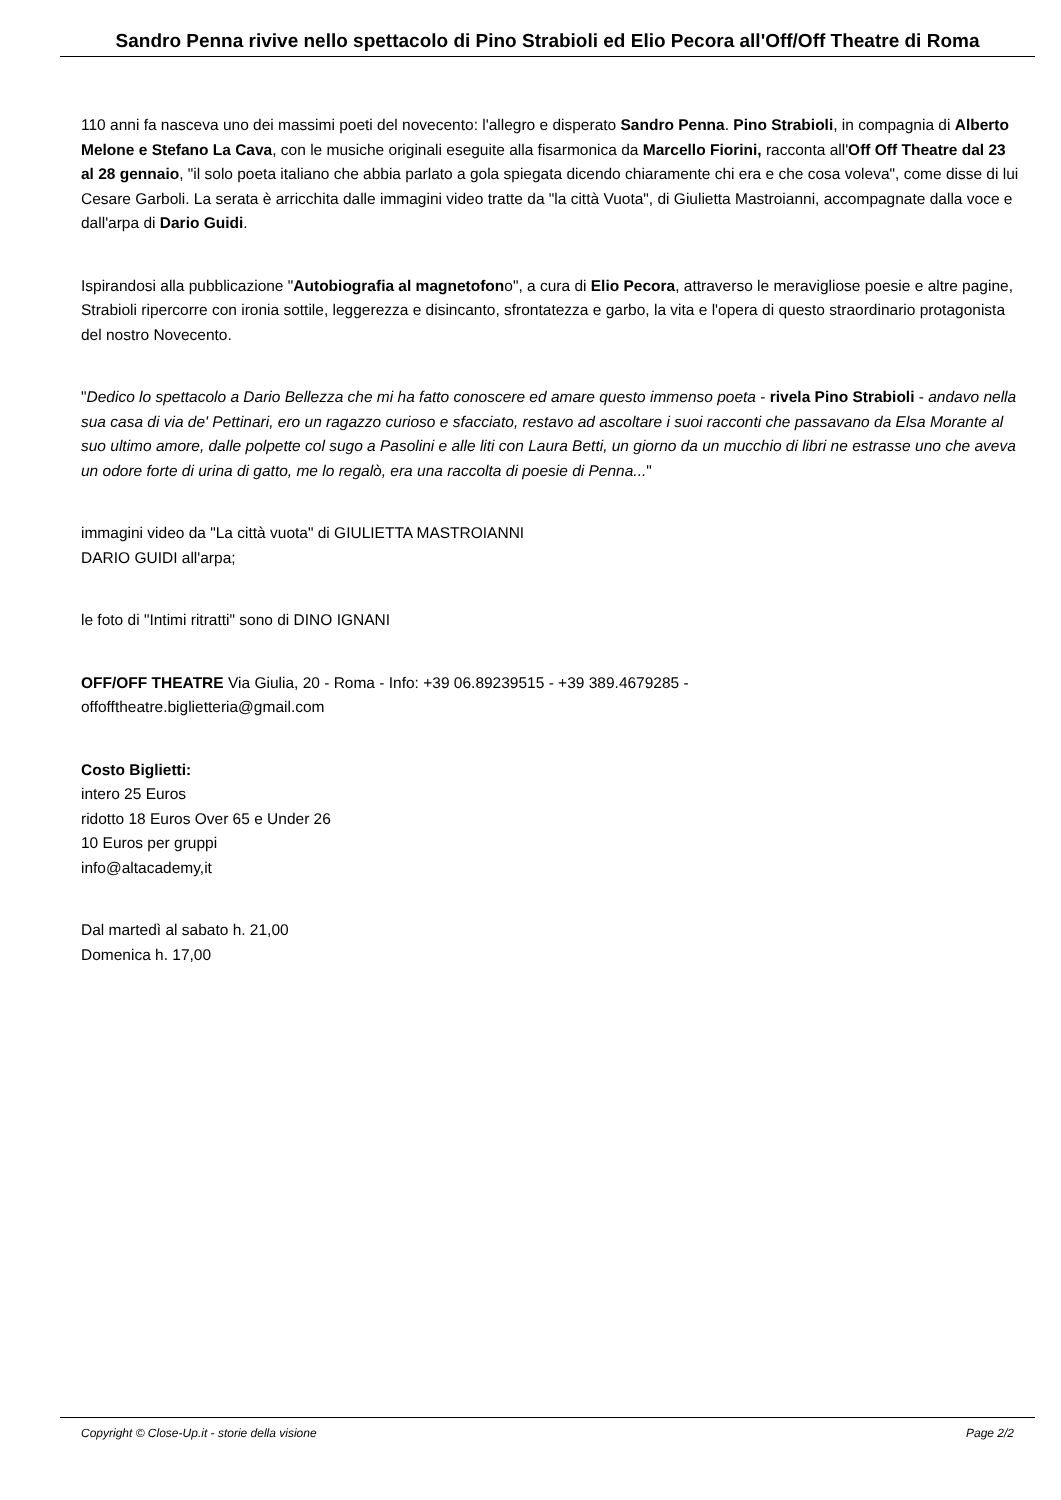Sandro Penna rivive nello spettacolo di Pino Strabioli ed Elio Pecora all'Off/Off Theatre di Roma
110 anni fa nasceva uno dei massimi poeti del novecento: l'allegro e disperato Sandro Penna. Pino Strabioli, in compagnia di Alberto Melone e Stefano La Cava, con le musiche originali eseguite alla fisarmonica da Marcello Fiorini, racconta all'Off Off Theatre dal 23 al 28 gennaio, "il solo poeta italiano che abbia parlato a gola spiegata dicendo chiaramente chi era e che cosa voleva", come disse di lui Cesare Garboli. La serata è arricchita dalle immagini video tratte da "la città Vuota", di Giulietta Mastroianni, accompagnate dalla voce e dall'arpa di Dario Guidi.
Ispirandosi alla pubblicazione "Autobiografia al magnetofono", a cura di Elio Pecora, attraverso le meravigliose poesie e altre pagine, Strabioli ripercorre con ironia sottile, leggerezza e disincanto, sfrontatezza e garbo, la vita e l'opera di questo straordinario protagonista del nostro Novecento.
"Dedico lo spettacolo a Dario Bellezza che mi ha fatto conoscere ed amare questo immenso poeta - rivela Pino Strabioli - andavo nella sua casa di via de' Pettinari, ero un ragazzo curioso e sfacciato, restavo ad ascoltare i suoi racconti che passavano da Elsa Morante al suo ultimo amore, dalle polpette col sugo a Pasolini e alle liti con Laura Betti, un giorno da un mucchio di libri ne estrasse uno che aveva un odore forte di urina di gatto, me lo regalò, era una raccolta di poesie di Penna..."
immagini video da "La città vuota" di GIULIETTA MASTROIANNI
DARIO GUIDI all'arpa;
le foto di "Intimi ritratti" sono di DINO IGNANI
OFF/OFF THEATRE Via Giulia, 20 - Roma - Info: +39 06.89239515 - +39 389.4679285 -
offofftheatre.biglietteria@gmail.com
Costo Biglietti:
intero 25 Euros
ridotto 18 Euros Over 65 e Under 26
10 Euros per gruppi
info@altacademy,it
Dal martedì al sabato h. 21,00
Domenica h. 17,00
Copyright © Close-Up.it - storie della visione Page 2/2